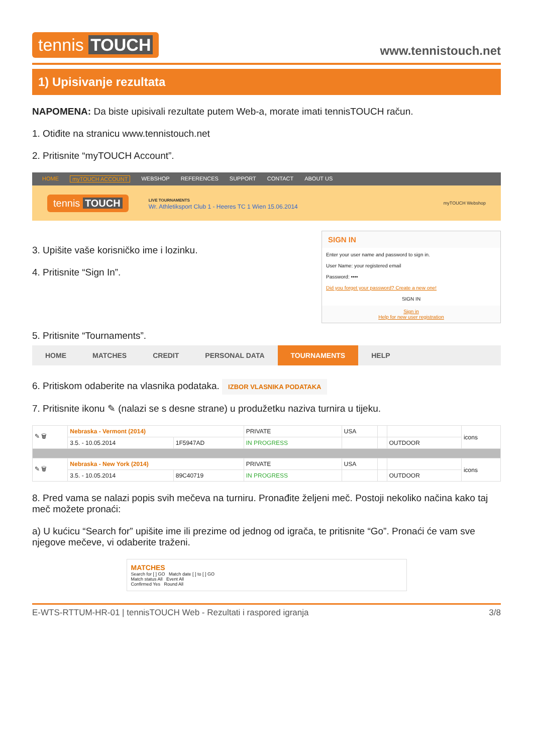tennis TOUCH
www.tennistouch.net
1) Upisivanje rezultata
NAPOMENA: Da biste upisivali rezultate putem Web-a, morate imati tennisTOUCH račun.
1. Otiđite na stranicu www.tennistouch.net
2. Pritisnite “myTOUCH Account”.
HOME myTOUCH ACCOUNT WEBSHOP REFERENCES SUPPORT CONTACT ABOUT US
tennis TOUCH
LIVE TOURNAMENTS
Wr. Athletiksport Club 1 - Heeres TC 1 Wien 15.06.2014
myTOUCH Webshop
SIGN IN
Enter your user name and password to sign in.
User Name: your registered email
Password: ••••
Did you forget your password? Create a new one!
SIGN IN
Sign in
Help for new user registration
3. Upišite vaše korisničko ime i lozinku.
4. Pritisnite “Sign In”.
5. Pritisnite “Tournaments”.
HOME MATCHES CREDIT PERSONAL DATA TOURNAMENTS HELP
6. Pritiskom odaberite na vlasnika podataka. IZBOR VLASNIKA PODATAKA
7. Pritisnite ikonu ✎ (nalazi se s desne strane) u produžetku naziva turnira u tijeku.
| ✎ 🗑 | Nebraska - Vermont (2014) | | PRIVATE | USA | | | icons |
| | 3.5. - 10.05.2014 | 1F5947AD | IN PROGRESS | | | OUTDOOR | |
| ✎ 🗑 | Nebraska - New York (2014) | | PRIVATE | USA | | | icons |
| | 3.5. - 10.05.2014 | 89C40719 | IN PROGRESS | | | OUTDOOR | |
8. Pred vama se nalazi popis svih mečeva na turniru. Pronađite željeni meč. Postoji nekoliko načina kako taj meč možete pronaći:
a) U kućicu “Search for” upišite ime ili prezime od jednog od igrača, te pritisnite “Go”. Pronaći će vam sve njegove mečeve, vi odaberite traženi.
MATCHES
Search for [ ] GO Match date [ ] to [ ] GO
Match status All Event All
Confirmed Yes Round All
E-WTS-RTTUM-HR-01 | tennisTOUCH Web - Rezultati i raspored igranja 3/8